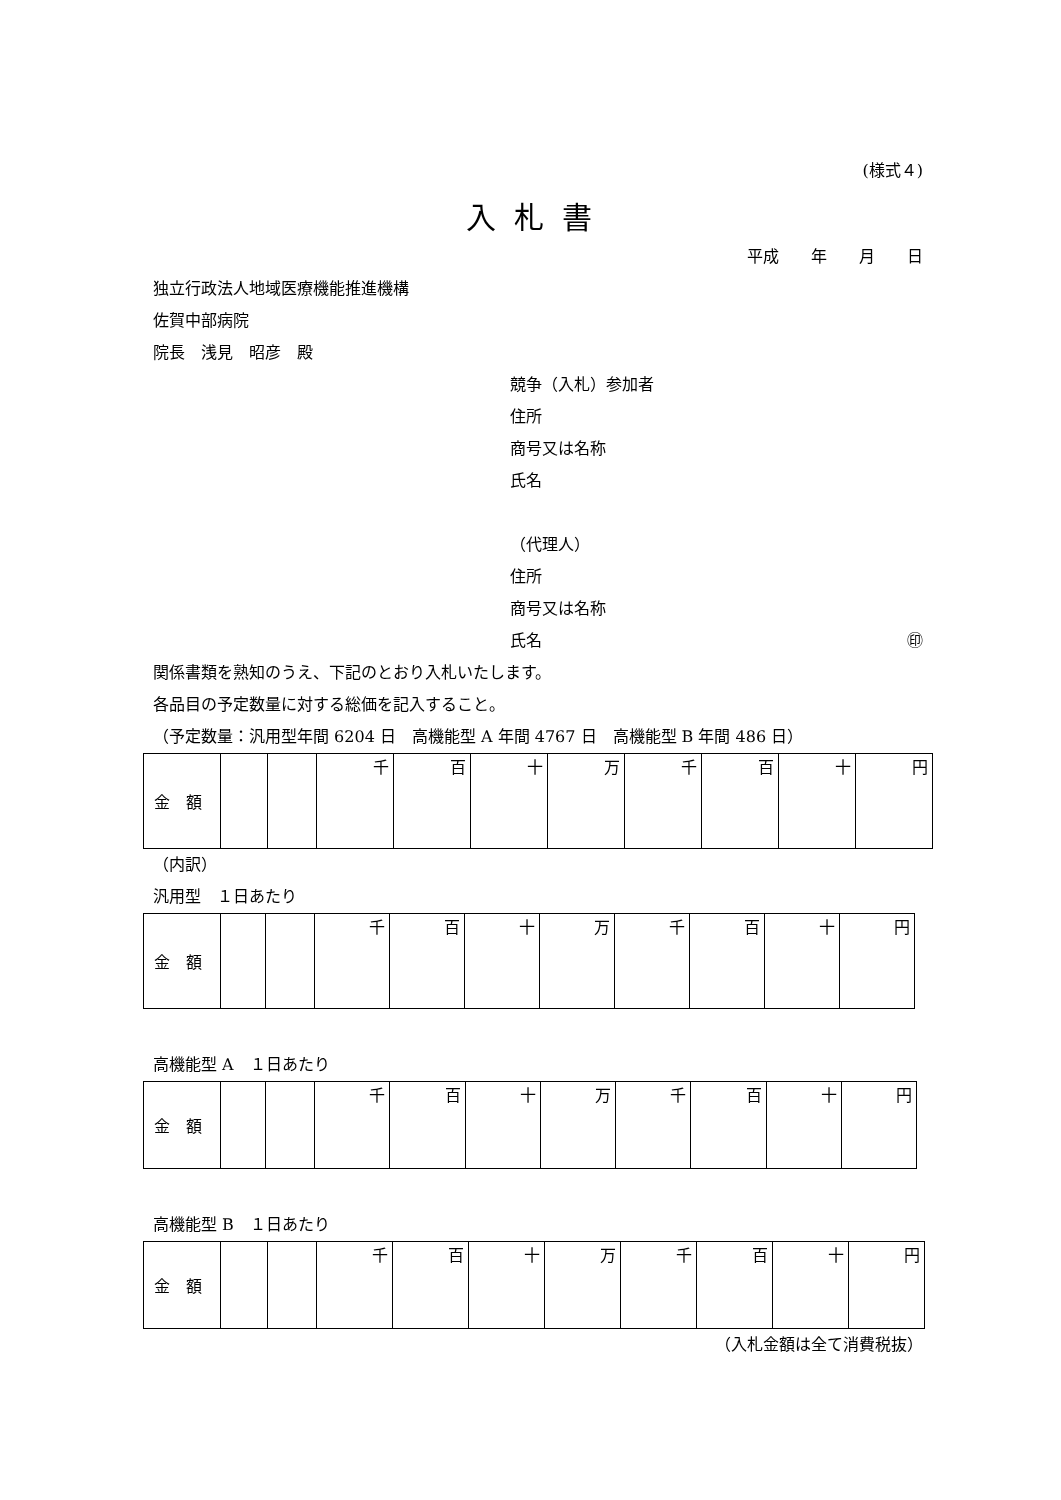(様式４)
入札書
平成　　年　　月　　日
独立行政法人地域医療機能推進機構
佐賀中部病院
院長　浅見　昭彦　殿
競争（入札）参加者
住所
商号又は名称
氏名
（代理人）
住所
商号又は名称
氏名 ㊞
関係書類を熟知のうえ、下記のとおり入札いたします。
各品目の予定数量に対する総価を記入すること。
（予定数量：汎用型年間 6204 日　高機能型 A 年間 4767 日　高機能型 B 年間 486 日）
| 金 額 | | | 千 | 百 | 十 | 万 | 千 | 百 | 十 | 円 |
（内訳）
汎用型　１日あたり
| 金 額 | | | 千 | 百 | 十 | 万 | 千 | 百 | 十 | 円 |
高機能型 A　１日あたり
| 金 額 | | | 千 | 百 | 十 | 万 | 千 | 百 | 十 | 円 |
高機能型 B　１日あたり
| 金 額 | | | 千 | 百 | 十 | 万 | 千 | 百 | 十 | 円 |
（入札金額は全て消費税抜）